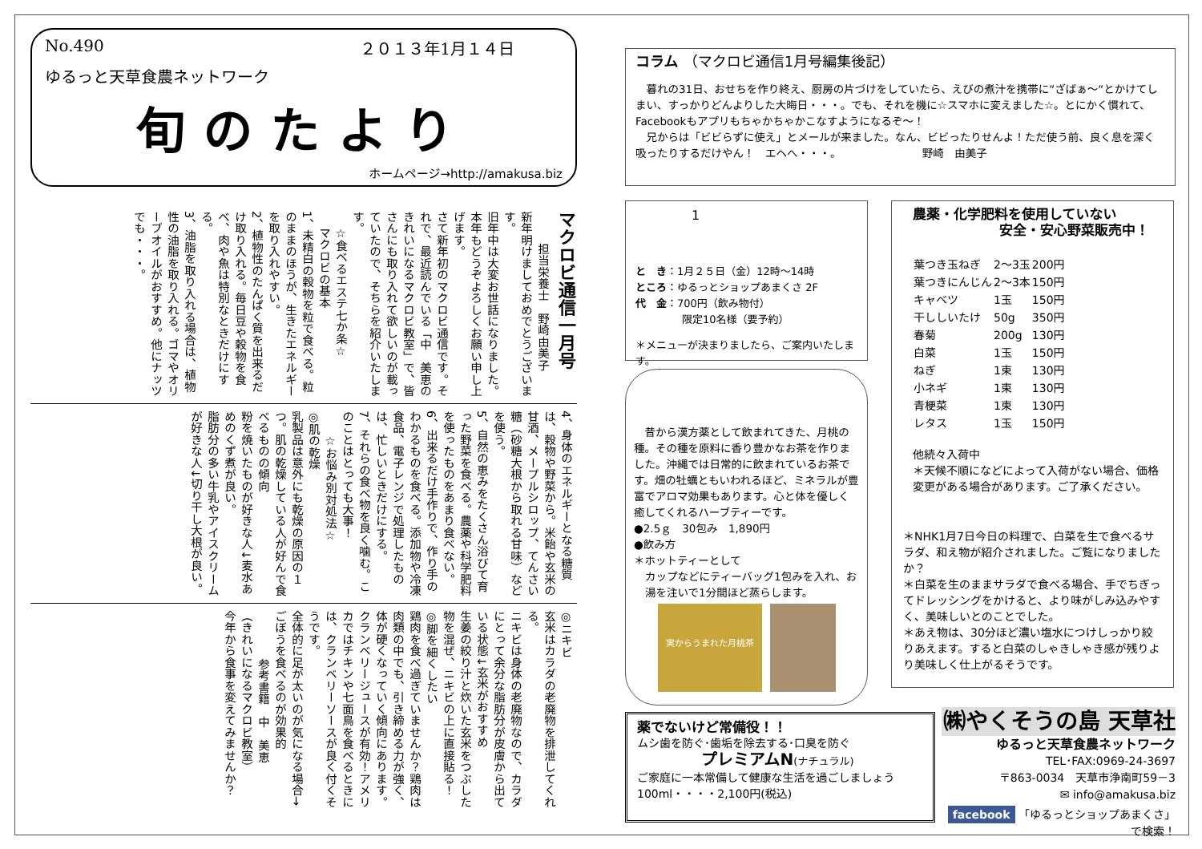No.490 ２０１３年1月１４日
ゆるっと天草食農ネットワーク
旬のたより
ホームページ→http://amakusa.biz
マクロビ通信一月号
担当栄養士　野崎由美子
新年明けましておめでとうございます。
旧年中は大変お世話になりました。本年もどうぞよろしくお願い申し上げます。
さて新年初のマクロビ通信です。それで、最近読んでいる「中　美恵のきれいになるマクロビ教室」で、皆さんにも取り入れて欲しいのが載っていたので、そちらを紹介いたします。
☆食べるエステ七か条☆
マクロビの基本
1、未精白の穀物を粒で食べる。粒のままのほうが、生きたエネルギーを取り入れやすい。
2、植物性のたんぱく質を出来るだけ取り入れる。毎日豆や穀物を食べ、肉や魚は特別なときだけにする。
3、油脂を取り入れる場合は、植物性の油脂を取り入れる。ゴマやオリーブオイルがおすすめ。他にナッツでも・・・。
4、身体のエネルギーとなる糖質は、穀物や野菜から。米飴や玄米の甘酒、メープルシロップ、てんさい糖（砂糖大根から取れる甘味）などを使う。
5、自然の恵みをたくさん浴びて育った野菜を食べる。農薬や科学肥料を使ったものをあまり食べない。
6、出来るだけ手作りで、作り手のわかるものを食べる。添加物や冷凍食品、電子レンジで処理したものは、忙しいときだけにする。
7、それらの食べ物を良く噛む。このことはとっても大事！
☆お悩み別対処法☆
◎肌の乾燥
乳製品は意外にも乾燥の原因の１つ。肌の乾燥している人が好んで食べるものの傾向
粉を焼いたものが好きな人↓麦水あめのくず煮が良い。
脂肪分の多い牛乳やアイスクリームが好きな人↓切り干し大根が良い。
◎ニキビ
玄米はカラダの老廃物を排泄してくれる。
ニキビは身体の老廃物なので、カラダにとって余分な脂肪分が皮膚から出ている状態↓玄米がおすすめ
生姜の絞り汁と炊いた玄米をつぶした物を混ぜ、ニキビの上に直接貼る！
◎脚を細くしたい
鶏肉を食べ過ぎていませんか？鶏肉は肉類の中でも、引き締める力が強く、体が硬くなっていく傾向にあります。
クランベリージュースが有効！アメリカではチキンや七面鳥を食べるときには、クランベリーソースが良く付くそうです。
全体的に足が太いのが気になる場合→ごぼうを食べるのが効果的
参考書籍　中　美恵
（きれいになるマクロビ教室）
今年から食事を変えてみませんか？
コラム （マクロビ通信1月号編集後記）
　暮れの31日、おせちを作り終え、厨房の片づけをしていたら、えびの煮汁を携帯に“ざばぁ～“とかけてしまい、すっかりどんよりした大晦日・・・。でも、それを機に☆スマホに変えました☆。とにかく慣れて、Facebookもアプリもちゃかちゃかこなすようになるぞ～！
　兄からは「ビビらずに使え」とメールが来ました。なん、ビビったりせんよ！ただ使う前、良く息を深く吸ったりするだけやん！　エヘへ・・・。　　　　　　　　野崎　由美子
1
と　き：1月２５日（金）12時～14時
ところ：ゆるっとショップあまくさ 2F
代　金：700円（飲み物付）
限定10名様（要予約）
＊メニューが決まりましたら、ご案内いたします。
　昔から漢方薬として飲まれてきた、月桃の種。その種を原料に香り豊かなお茶を作りました。沖縄では日常的に飲まれているお茶です。畑の牡蠣ともいわれるほど、ミネラルが豊富でアロマ効果もあります。心と体を優しく癒してくれるハーブティーです。
●2.5ｇ　30包み　1,890円
●飲み方
＊ホットティーとして
カップなどにティーバッグ1包みを入れ、お湯を注いで1分間ほど蒸らします。
実からうまれた月桃茶
農薬・化学肥料を使用していない
安全・安心野菜販売中！
| 葉つき玉ねぎ | 2～3玉 | 200円 |
| 葉つきにんじん | 2～3本 | 150円 |
| キャベツ | 1玉 | 150円 |
| 干ししいたけ | 50g | 350円 |
| 春菊 | 200g | 130円 |
| 白菜 | 1玉 | 150円 |
| ねぎ | 1束 | 130円 |
| 小ネギ | 1束 | 130円 |
| 青梗菜 | 1束 | 130円 |
| レタス | 1玉 | 150円 |
他続々入荷中
＊天候不順になどによって入荷がない場合、価格変更がある場合があります。ご了承ください。
＊NHK1月7日今日の料理で、白菜を生で食べるサラダ、和え物が紹介されました。ご覧になりましたか？
＊白菜を生のままサラダで食べる場合、手でちぎってドレッシングをかけると、より味がしみ込みやすく、美味しいとのことでした。
＊あえ物は、30分ほど濃い塩水につけしっかり絞りあえます。すると白菜のしゃきしゃき感が残りより美味しく仕上がるそうです。
薬でないけど常備役！！
ムシ歯を防ぐ･歯垢を除去する･口臭を防ぐ
プレミアムN(ナチュラル)
ご家庭に一本常備して健康な生活を過ごしましょう
100ml・・・・2,100円(税込)
㈱やくそうの島 天草社
ゆるっと天草食農ネットワーク
TEL･FAX:0969-24-3697
〒863-0034　天草市浄南町59－3
✉ info@amakusa.biz
facebook 「ゆるっとショップあまくさ」で検索！